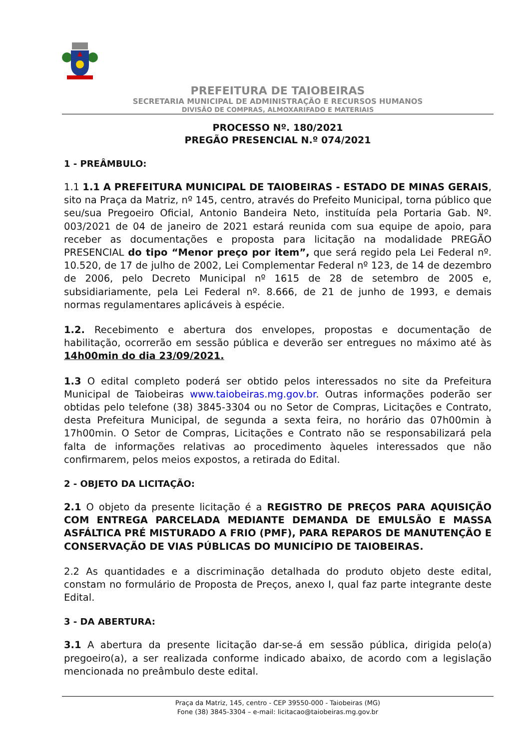PREFEITURA DE TAIOBEIRAS
SECRETARIA MUNICIPAL DE ADMINISTRAÇÃO E RECURSOS HUMANOS
DIVISÃO DE COMPRAS, ALMOXARIFADO E MATERIAIS
PROCESSO Nº. 180/2021
PREGÃO PRESENCIAL N.º 074/2021
1 - PREÂMBULO:
1.1 1.1 A PREFEITURA MUNICIPAL DE TAIOBEIRAS - ESTADO DE MINAS GERAIS, sito na Praça da Matriz, nº 145, centro, através do Prefeito Municipal, torna público que seu/sua Pregoeiro Oficial, Antonio Bandeira Neto, instituída pela Portaria Gab. Nº. 003/2021 de 04 de janeiro de 2021 estará reunida com sua equipe de apoio, para receber as documentações e proposta para licitação na modalidade PREGÃO PRESENCIAL do tipo “Menor preço por item”, que será regido pela Lei Federal nº. 10.520, de 17 de julho de 2002, Lei Complementar Federal nº 123, de 14 de dezembro de 2006, pelo Decreto Municipal nº 1615 de 28 de setembro de 2005 e, subsidiariamente, pela Lei Federal nº. 8.666, de 21 de junho de 1993, e demais normas regulamentares aplicáveis à espécie.
1.2. Recebimento e abertura dos envelopes, propostas e documentação de habilitação, ocorrerão em sessão pública e deverão ser entregues no máximo até às 14h00min do dia 23/09/2021.
1.3 O edital completo poderá ser obtido pelos interessados no site da Prefeitura Municipal de Taiobeiras www.taiobeiras.mg.gov.br. Outras informações poderão ser obtidas pelo telefone (38) 3845-3304 ou no Setor de Compras, Licitações e Contrato, desta Prefeitura Municipal, de segunda a sexta feira, no horário das 07h00min à 17h00min. O Setor de Compras, Licitações e Contrato não se responsabilizará pela falta de informações relativas ao procedimento àqueles interessados que não confirmarem, pelos meios expostos, a retirada do Edital.
2 - OBJETO DA LICITAÇÃO:
2.1 O objeto da presente licitação é a REGISTRO DE PREÇOS PARA AQUISIÇÃO COM ENTREGA PARCELADA MEDIANTE DEMANDA DE EMULSÃO E MASSA ASFÁLTICA PRÉ MISTURADO A FRIO (PMF), PARA REPAROS DE MANUTENÇÃO E CONSERVAÇÃO DE VIAS PÚBLICAS DO MUNICÍPIO DE TAIOBEIRAS.
2.2 As quantidades e a discriminação detalhada do produto objeto deste edital, constam no formulário de Proposta de Preços, anexo I, qual faz parte integrante deste Edital.
3 - DA ABERTURA:
3.1 A abertura da presente licitação dar-se-á em sessão pública, dirigida pelo(a) pregoeiro(a), a ser realizada conforme indicado abaixo, de acordo com a legislação mencionada no preâmbulo deste edital.
Praça da Matriz, 145, centro - CEP 39550-000 - Taiobeiras (MG)
Fone (38) 3845-3304 – e-mail: licitacao@taiobeiras.mg.gov.br